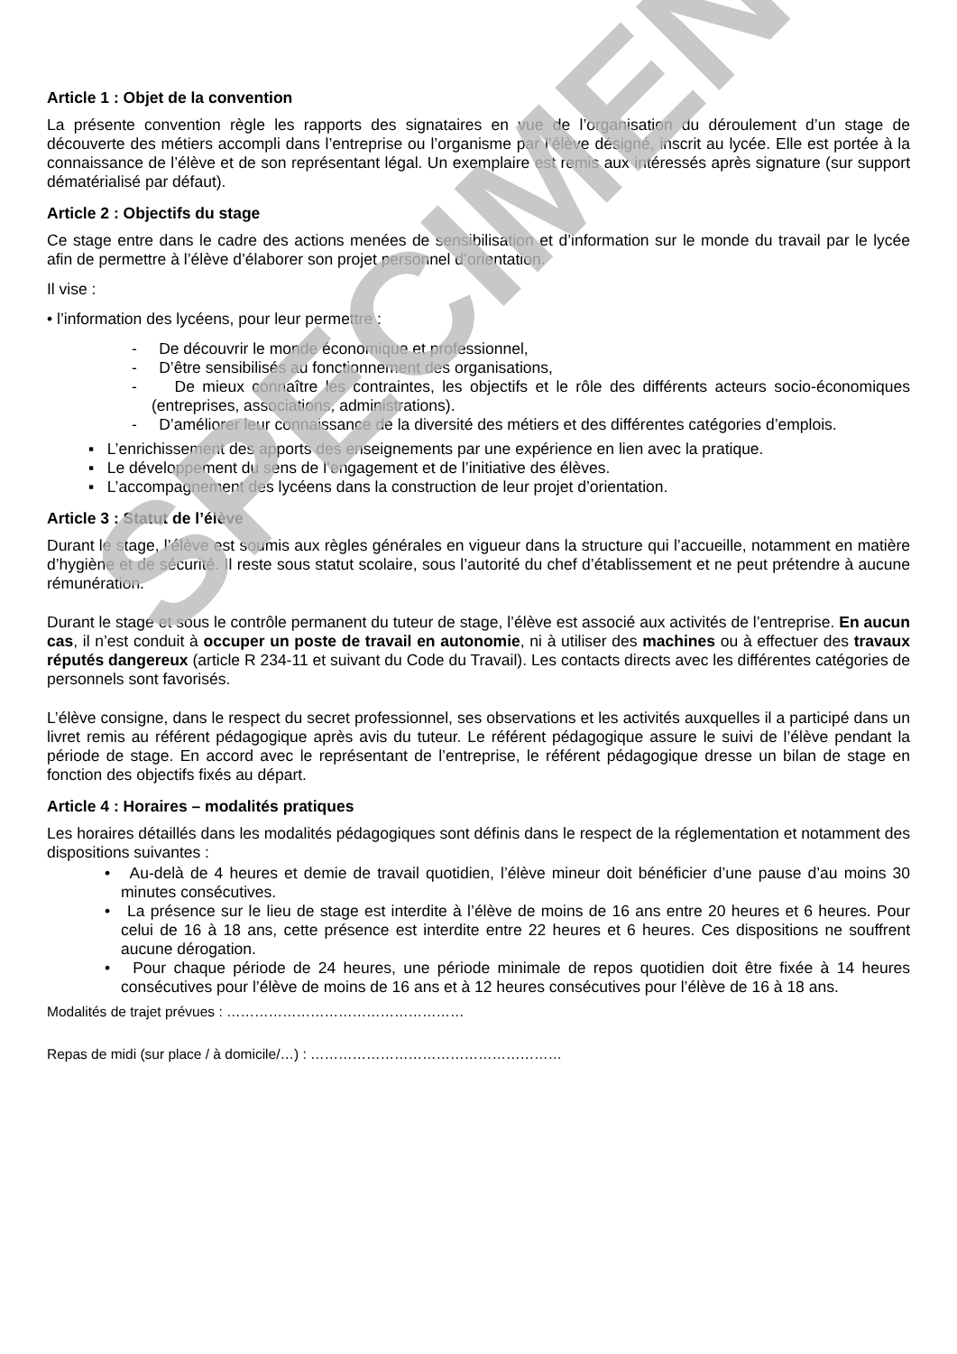Article 1 : Objet de la convention
La présente convention règle les rapports des signataires en vue de l’organisation du déroulement d’un stage de découverte des métiers accompli dans l’entreprise ou l’organisme par l’élève désigné, inscrit au lycée. Elle est portée à la connaissance de l’élève et de son représentant légal. Un exemplaire est remis aux intéressés après signature (sur support dématérialisé par défaut).
Article 2 : Objectifs du stage
Ce stage entre dans le cadre des actions menées de sensibilisation et d’information sur le monde du travail par le lycée afin de permettre à l’élève d’élaborer son projet personnel d’orientation.
Il vise :
• l’information des lycéens, pour leur permettre :
- De découvrir le monde économique et professionnel,
- D’être sensibilisés au fonctionnement des organisations,
- De mieux connaître les contraintes, les objectifs et le rôle des différents acteurs socio-économiques (entreprises, associations, administrations).
- D’améliorer leur connaissance de la diversité des métiers et des différentes catégories d’emplois.
▪ L’enrichissement des apports des enseignements par une expérience en lien avec la pratique.
▪ Le développement du sens de l’engagement et de l’initiative des élèves.
▪ L’accompagnement des lycéens dans la construction de leur projet d’orientation.
Article 3 : Statut de l’élève
Durant le stage, l’élève est soumis aux règles générales en vigueur dans la structure qui l’accueille, notamment en matière d’hygiène et de sécurité. Il reste sous statut scolaire, sous l’autorité du chef d’établissement et ne peut prétendre à aucune rémunération.
Durant le stage et sous le contrôle permanent du tuteur de stage, l’élève est associé aux activités de l’entreprise. En aucun cas, il n’est conduit à occuper un poste de travail en autonomie, ni à utiliser des machines ou à effectuer des travaux réputés dangereux (article R 234-11 et suivant du Code du Travail). Les contacts directs avec les différentes catégories de personnels sont favorisés.
L’élève consigne, dans le respect du secret professionnel, ses observations et les activités auxquelles il a participé dans un livret remis au référent pédagogique après avis du tuteur. Le référent pédagogique assure le suivi de l’élève pendant la période de stage. En accord avec le représentant de l’entreprise, le référent pédagogique dresse un bilan de stage en fonction des objectifs fixés au départ.
Article 4 : Horaires – modalités pratiques
Les horaires détaillés dans les modalités pédagogiques sont définis dans le respect de la réglementation et notamment des dispositions suivantes :
• Au-delà de 4 heures et demie de travail quotidien, l’élève mineur doit bénéficier d’une pause d’au moins 30 minutes consécutives.
• La présence sur le lieu de stage est interdite à l’élève de moins de 16 ans entre 20 heures et 6 heures. Pour celui de 16 à 18 ans, cette présence est interdite entre 22 heures et 6 heures. Ces dispositions ne souffrent aucune dérogation.
• Pour chaque période de 24 heures, une période minimale de repos quotidien doit être fixée à 14 heures consécutives pour l’élève de moins de 16 ans et à 12 heures consécutives pour l’élève de 16 à 18 ans.
Modalités de trajet prévues : ……………………………………………
Repas de midi (sur place / à domicile/…) : ………………………………………………
SPECIMEN